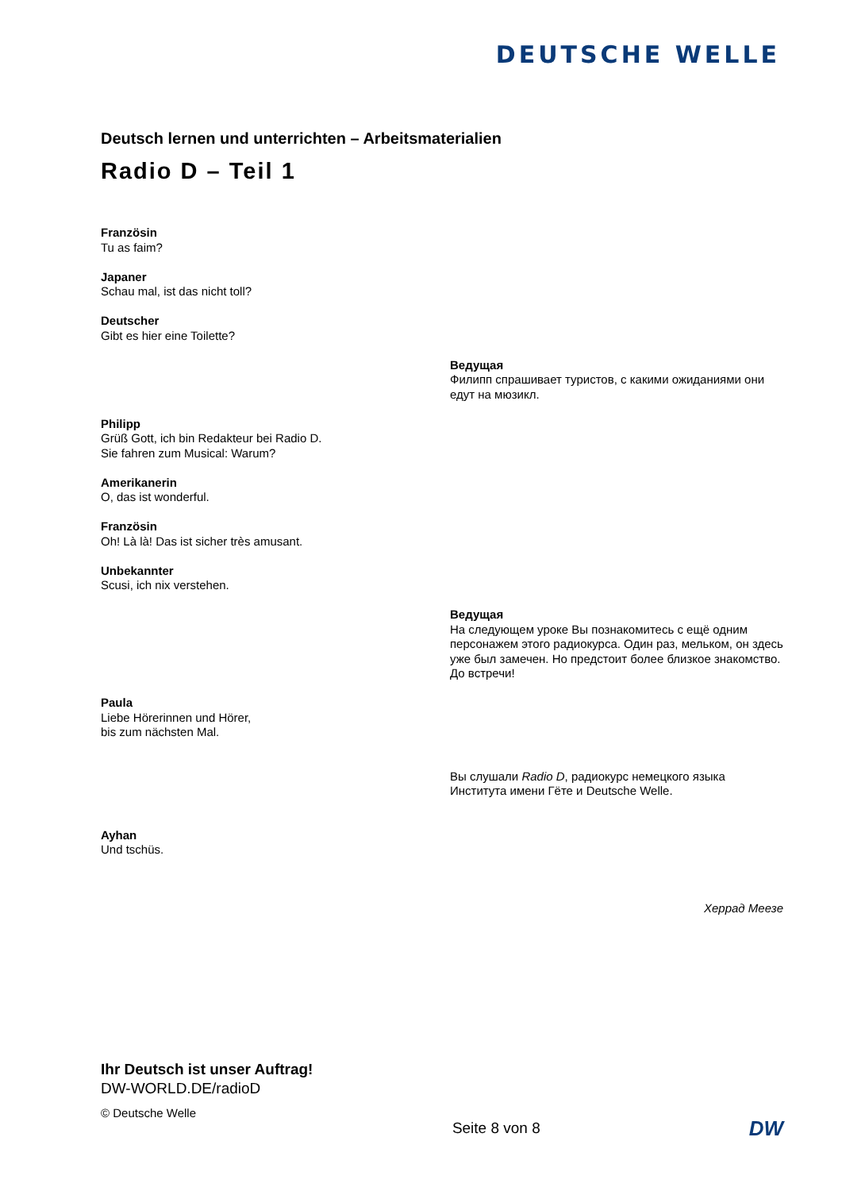DEUTSCHE WELLE
Deutsch lernen und unterrichten – Arbeitsmaterialien
Radio D – Teil 1
Französin
Tu as faim?
Japaner
Schau mal, ist das nicht toll?
Deutscher
Gibt es hier eine Toilette?
Ведущая
Филипп спрашивает туристов, с какими ожиданиями они едут на мюзикл.
Philipp
Grüß Gott, ich bin Redakteur bei Radio D.
Sie fahren zum Musical: Warum?
Amerikanerin
O, das ist wonderful.
Französin
Oh! Là là! Das ist sicher très amusant.
Unbekannter
Scusi, ich nix verstehen.
Ведущая
На следующем уроке Вы познакомитесь с ещё одним персонажем этого радиокурса. Один раз, мельком, он здесь уже был замечен. Но предстоит более близкое знакомство. До встречи!
Paula
Liebe Hörerinnen und Hörer,
bis zum nächsten Mal.
Вы слушали Radio D, радиокурс немецкого языка Института имени Гёте и Deutsche Welle.
Ayhan
Und tschüs.
Херрад Меезе
Ihr Deutsch ist unser Auftrag!
DW-WORLD.DE/radioD
© Deutsche Welle
Seite 8 von 8 DW